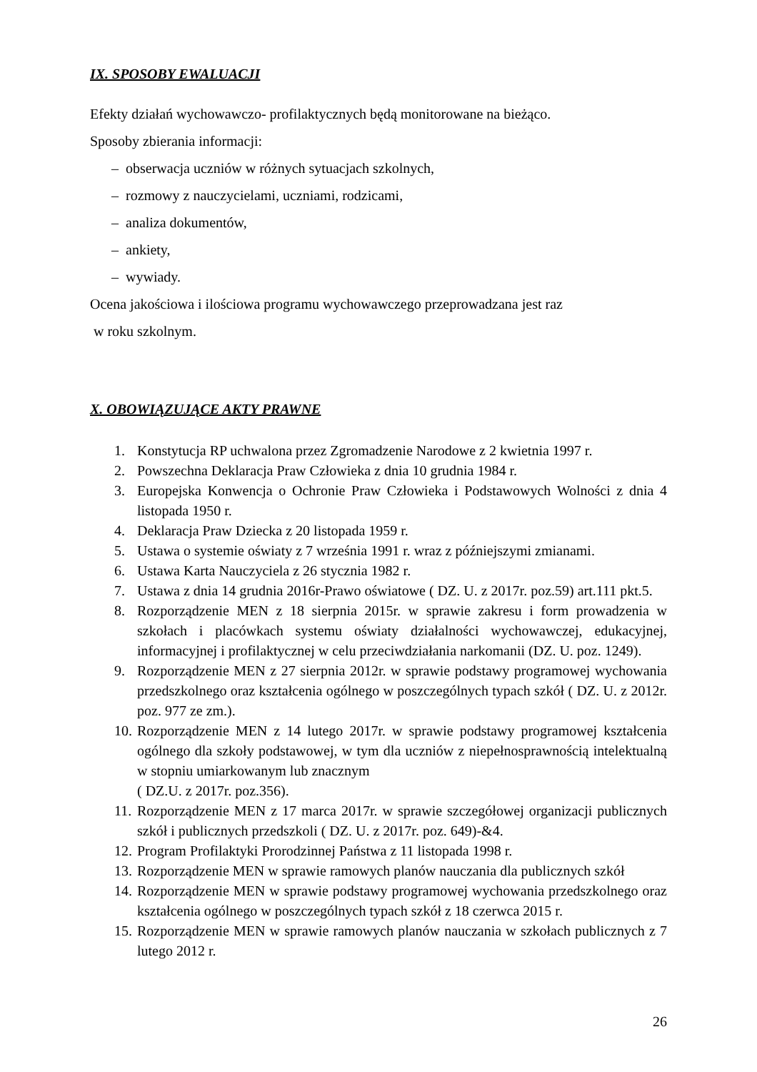IX. SPOSOBY EWALUACJI
Efekty działań wychowawczo- profilaktycznych będą monitorowane na bieżąco.
Sposoby zbierania informacji:
– obserwacja uczniów w różnych sytuacjach szkolnych,
– rozmowy z nauczycielami, uczniami, rodzicami,
– analiza dokumentów,
– ankiety,
– wywiady.
Ocena jakościowa i ilościowa programu wychowawczego przeprowadzana jest raz
w roku szkolnym.
X. OBOWIĄZUJĄCE AKTY PRAWNE
1. Konstytucja RP uchwalona przez Zgromadzenie Narodowe z 2 kwietnia 1997 r.
2. Powszechna Deklaracja Praw Człowieka z dnia 10 grudnia 1984 r.
3. Europejska Konwencja o Ochronie Praw Człowieka i Podstawowych Wolności z dnia 4 listopada 1950 r.
4. Deklaracja Praw Dziecka z 20 listopada 1959 r.
5. Ustawa o systemie oświaty z 7 września 1991 r. wraz z późniejszymi zmianami.
6. Ustawa Karta Nauczyciela z 26 stycznia 1982 r.
7. Ustawa z dnia 14 grudnia 2016r-Prawo oświatowe ( DZ. U. z 2017r. poz.59) art.111 pkt.5.
8. Rozporządzenie MEN z 18 sierpnia 2015r. w sprawie zakresu i form prowadzenia w szkołach i placówkach systemu oświaty działalności wychowawczej, edukacyjnej, informacyjnej i profilaktycznej w celu przeciwdziałania narkomanii (DZ. U. poz. 1249).
9. Rozporządzenie MEN z 27 sierpnia 2012r. w sprawie podstawy programowej wychowania przedszkolnego oraz kształcenia ogólnego w poszczególnych typach szkół ( DZ. U. z 2012r. poz. 977 ze zm.).
10. Rozporządzenie MEN z 14 lutego 2017r. w sprawie podstawy programowej kształcenia ogólnego dla szkoły podstawowej, w tym dla uczniów z niepełnosprawnością intelektualną w stopniu umiarkowanym lub znacznym
( DZ.U. z 2017r. poz.356).
11. Rozporządzenie MEN z 17 marca 2017r. w sprawie szczegółowej organizacji publicznych szkół i publicznych przedszkoli ( DZ. U. z 2017r. poz. 649)-&4.
12. Program Profilaktyki Prorodzinnej Państwa z 11 listopada 1998 r.
13. Rozporządzenie MEN w sprawie ramowych planów nauczania dla publicznych szkół
14. Rozporządzenie MEN w sprawie podstawy programowej wychowania przedszkolnego oraz kształcenia ogólnego w poszczególnych typach szkół z 18 czerwca 2015 r.
15. Rozporządzenie MEN w sprawie ramowych planów nauczania w szkołach publicznych z 7 lutego 2012 r.
26